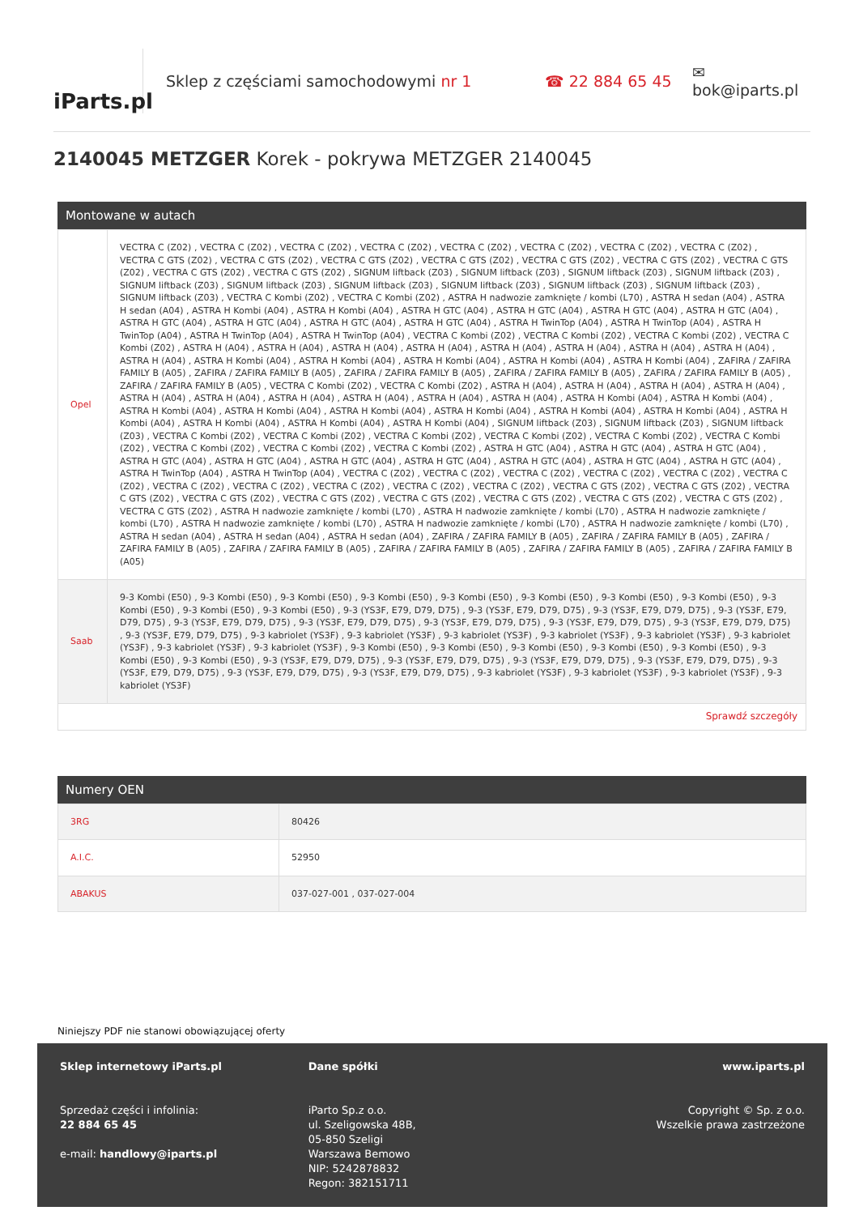iParts.pl
Sklep z częściami samochodowymi nr 1 ☎ 22 884 65 45 ✉ bok@iparts.pl
2140045 METZGER Korek - pokrywa METZGER 2140045
Montowane w autach
| Opel | VECTRA C (Z02) , VECTRA C (Z02) , VECTRA C (Z02) , VECTRA C (Z02) , VECTRA C (Z02) , VECTRA C (Z02) , VECTRA C (Z02) , VECTRA C (Z02) , VECTRA C GTS (Z02) , VECTRA C GTS (Z02) , VECTRA C GTS (Z02) , VECTRA C GTS (Z02) , VECTRA C GTS (Z02) , VECTRA C GTS (Z02) , VECTRA C GTS (Z02) , VECTRA C GTS (Z02) , VECTRA C GTS (Z02) , SIGNUM liftback (Z03) , SIGNUM liftback (Z03) , SIGNUM liftback (Z03) , SIGNUM liftback (Z03) , SIGNUM liftback (Z03) , SIGNUM liftback (Z03) , SIGNUM liftback (Z03) , SIGNUM liftback (Z03) , SIGNUM liftback (Z03) , SIGNUM liftback (Z03) , SIGNUM liftback (Z03) , VECTRA C Kombi (Z02) , VECTRA C Kombi (Z02) , ASTRA H nadwozie zamknięte / kombi (L70) , ASTRA H sedan (A04) , ASTRA H sedan (A04) , ASTRA H Kombi (A04) , ASTRA H Kombi (A04) , ASTRA H GTC (A04) , ASTRA H GTC (A04) , ASTRA H GTC (A04) , ASTRA H GTC (A04) , ASTRA H GTC (A04) , ASTRA H GTC (A04) , ASTRA H GTC (A04) , ASTRA H GTC (A04) , ASTRA H TwinTop (A04) , ASTRA H TwinTop (A04) , ASTRA H TwinTop (A04) , ASTRA H TwinTop (A04) , ASTRA H TwinTop (A04) , VECTRA C Kombi (Z02) , VECTRA C Kombi (Z02) , VECTRA C Kombi (Z02) , VECTRA C Kombi (Z02) , ASTRA H (A04) , ASTRA H (A04) , ASTRA H (A04) , ASTRA H (A04) , ASTRA H (A04) , ASTRA H (A04) , ASTRA H (A04) , ASTRA H (A04) , ASTRA H (A04) , ASTRA H Kombi (A04) , ASTRA H Kombi (A04) , ASTRA H Kombi (A04) , ASTRA H Kombi (A04) , ASTRA H Kombi (A04) , ZAFIRA / ZAFIRA FAMILY B (A05) , ZAFIRA / ZAFIRA FAMILY B (A05) , ZAFIRA / ZAFIRA FAMILY B (A05) , ZAFIRA / ZAFIRA FAMILY B (A05) , ZAFIRA / ZAFIRA FAMILY B (A05) , ZAFIRA / ZAFIRA FAMILY B (A05) , VECTRA C Kombi (Z02) , VECTRA C Kombi (Z02) , ASTRA H (A04) , ASTRA H (A04) , ASTRA H (A04) , ASTRA H (A04) , ASTRA H (A04) , ASTRA H (A04) , ASTRA H (A04) , ASTRA H (A04) , ASTRA H (A04) , ASTRA H (A04) , ASTRA H Kombi (A04) , ASTRA H Kombi (A04) , ASTRA H Kombi (A04) , ASTRA H Kombi (A04) , ASTRA H Kombi (A04) , ASTRA H Kombi (A04) , ASTRA H Kombi (A04) , ASTRA H Kombi (A04) , ASTRA H Kombi (A04) , ASTRA H Kombi (A04) , ASTRA H Kombi (A04) , ASTRA H Kombi (A04) , SIGNUM liftback (Z03) , SIGNUM liftback (Z03) , SIGNUM liftback (Z03) , VECTRA C Kombi (Z02) , VECTRA C Kombi (Z02) , VECTRA C Kombi (Z02) , VECTRA C Kombi (Z02) , VECTRA C Kombi (Z02) , VECTRA C Kombi (Z02) , VECTRA C Kombi (Z02) , VECTRA C Kombi (Z02) , VECTRA C Kombi (Z02) , ASTRA H GTC (A04) , ASTRA H GTC (A04) , ASTRA H GTC (A04) , ASTRA H GTC (A04) , ASTRA H GTC (A04) , ASTRA H GTC (A04) , ASTRA H GTC (A04) , ASTRA H GTC (A04) , ASTRA H GTC (A04) , ASTRA H GTC (A04) , ASTRA H TwinTop (A04) , ASTRA H TwinTop (A04) , VECTRA C (Z02) , VECTRA C (Z02) , VECTRA C (Z02) , VECTRA C (Z02) , VECTRA C (Z02) , VECTRA C (Z02) , VECTRA C (Z02) , VECTRA C (Z02) , VECTRA C (Z02) , VECTRA C (Z02) , VECTRA C (Z02) , VECTRA C GTS (Z02) , VECTRA C GTS (Z02) , VECTRA C GTS (Z02) , VECTRA C GTS (Z02) , VECTRA C GTS (Z02) , VECTRA C GTS (Z02) , VECTRA C GTS (Z02) , VECTRA C GTS (Z02) , VECTRA C GTS (Z02) , VECTRA C GTS (Z02) , ASTRA H nadwozie zamknięte / kombi (L70) , ASTRA H nadwozie zamknięte / kombi (L70) , ASTRA H nadwozie zamknięte / kombi (L70) , ASTRA H nadwozie zamknięte / kombi (L70) , ASTRA H nadwozie zamknięte / kombi (L70) , ASTRA H nadwozie zamknięte / kombi (L70) , ASTRA H sedan (A04) , ASTRA H sedan (A04) , ASTRA H sedan (A04) , ZAFIRA / ZAFIRA FAMILY B (A05) , ZAFIRA / ZAFIRA FAMILY B (A05) , ZAFIRA / ZAFIRA FAMILY B (A05) , ZAFIRA / ZAFIRA FAMILY B (A05) , ZAFIRA / ZAFIRA FAMILY B (A05) , ZAFIRA / ZAFIRA FAMILY B (A05) , ZAFIRA / ZAFIRA FAMILY B (A05) |
| Saab | 9-3 Kombi (E50) , 9-3 Kombi (E50) , 9-3 Kombi (E50) , 9-3 Kombi (E50) , 9-3 Kombi (E50) , 9-3 Kombi (E50) , 9-3 Kombi (E50) , 9-3 Kombi (E50) , 9-3 Kombi (E50) , 9-3 Kombi (E50) , 9-3 Kombi (E50) , 9-3 (YS3F, E79, D79, D75) , 9-3 (YS3F, E79, D79, D75) , 9-3 (YS3F, E79, D79, D75) , 9-3 (YS3F, E79, D79, D75) , 9-3 (YS3F, E79, D79, D75) , 9-3 (YS3F, E79, D79, D75) , 9-3 (YS3F, E79, D79, D75) , 9-3 (YS3F, E79, D79, D75) , 9-3 (YS3F, E79, D79, D75) , 9-3 (YS3F, E79, D79, D75) , 9-3 kabriolet (YS3F) , 9-3 kabriolet (YS3F) , 9-3 kabriolet (YS3F) , 9-3 kabriolet (YS3F) , 9-3 kabriolet (YS3F) , 9-3 kabriolet (YS3F) , 9-3 kabriolet (YS3F) , 9-3 kabriolet (YS3F) , 9-3 Kombi (E50) , 9-3 Kombi (E50) , 9-3 Kombi (E50) , 9-3 Kombi (E50) , 9-3 Kombi (E50) , 9-3 Kombi (E50) , 9-3 Kombi (E50) , 9-3 (YS3F, E79, D79, D75) , 9-3 (YS3F, E79, D79, D75) , 9-3 (YS3F, E79, D79, D75) , 9-3 (YS3F, E79, D79, D75) , 9-3 (YS3F, E79, D79, D75) , 9-3 (YS3F, E79, D79, D75) , 9-3 (YS3F, E79, D79, D75) , 9-3 kabriolet (YS3F) , 9-3 kabriolet (YS3F) , 9-3 kabriolet (YS3F) , 9-3 kabriolet (YS3F) |
| Sprawdź szczegóły | |
Numery OEN
| 3RG | 80426 |
| A.I.C. | 52950 |
| ABAKUS | 037-027-001 , 037-027-004 |
Niniejszy PDF nie stanowi obowiązującej oferty
Sklep internetowy iParts.pl
Sprzedaż części i infolinia:
22 884 65 45
e-mail: handlowy@iparts.pl
Dane spółki
iParto Sp.z o.o.
ul. Szeligowska 48B,
05-850 Szeligi
Warszawa Bemowo
NIP: 5242878832
Regon: 382151711
www.iparts.pl
Copyright © Sp. z o.o.
Wszelkie prawa zastrzeżone